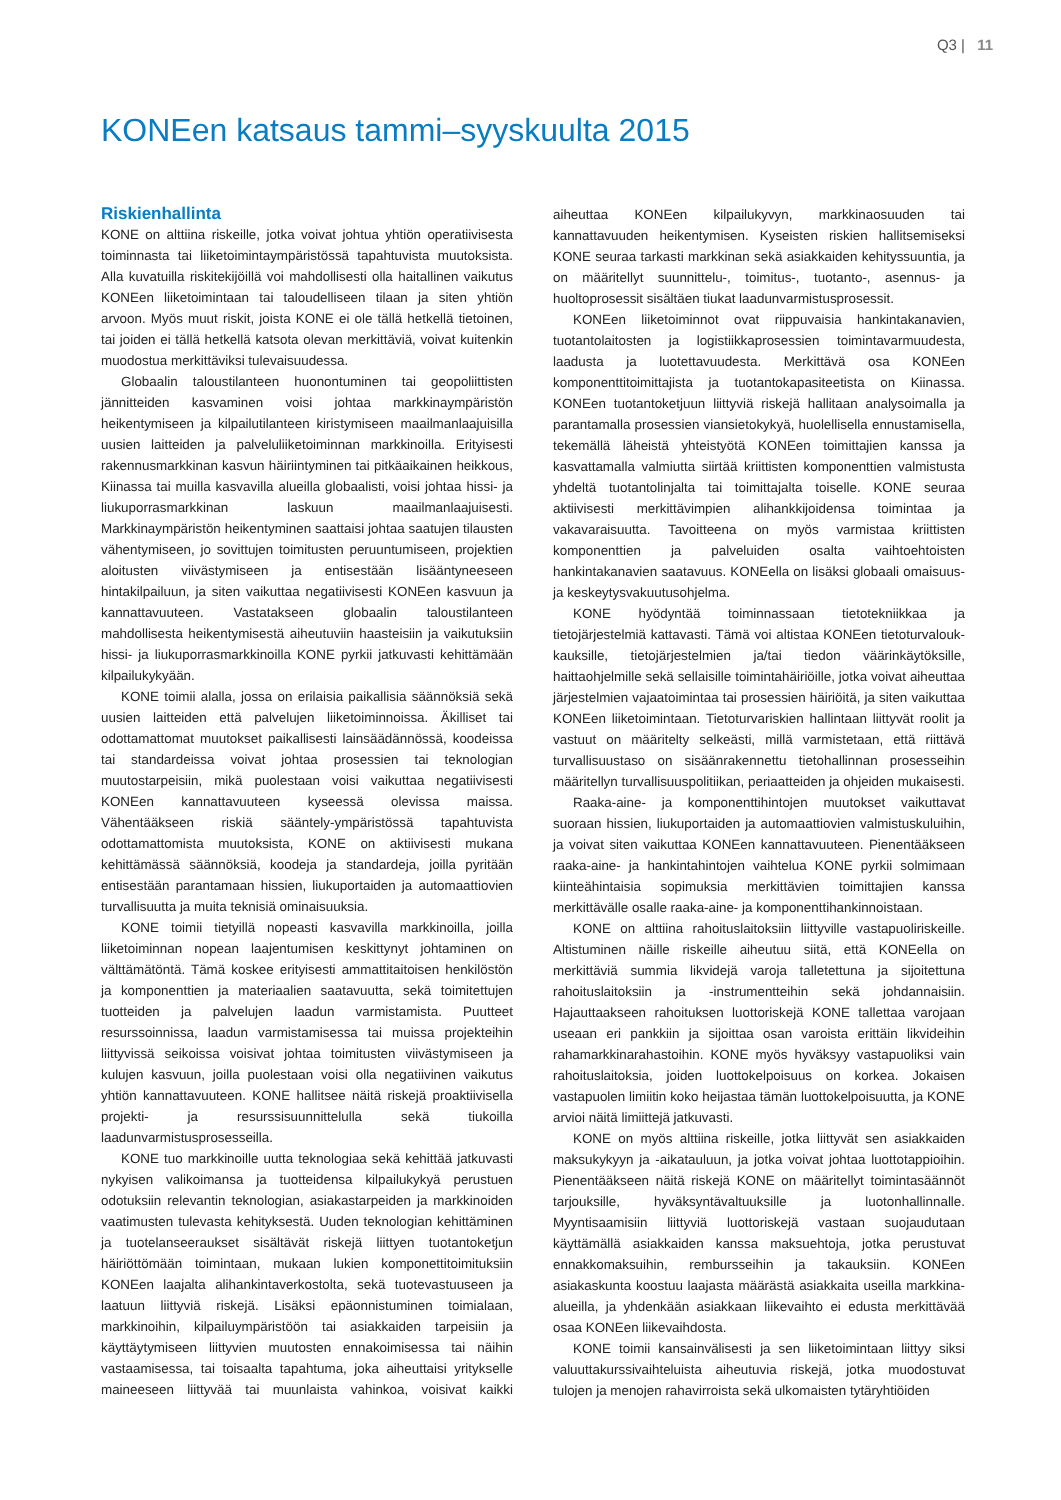Q3 | 11
KONEen katsaus tammi–syyskuulta 2015
Riskienhallinta
KONE on alttiina riskeille, jotka voivat johtua yhtiön operatiivisesta toiminnasta tai liiketoimintaympäristössä tapahtuvista muutoksista. Alla kuvatuilla riskitekijöillä voi mahdollisesti olla haitallinen vaikutus KONEen liiketoimintaan tai taloudelliseen tilaan ja siten yhtiön arvoon. Myös muut riskit, joista KONE ei ole tällä hetkellä tietoinen, tai joiden ei tällä hetkellä katsota olevan merkittäviä, voivat kuitenkin muodostua merkittäviksi tulevaisuudessa.
Globaalin taloustilanteen huonontuminen tai geopoliittisten jännitteiden kasvaminen voisi johtaa markkinaympäristön heikentymiseen ja kilpailutilanteen kiristymiseen maailmanlaajuisilla uusien laitteiden ja palveluliiketoiminnan markkinoilla. Erityisesti rakennusmarkkinan kasvun häiriintyminen tai pitkäaikainen heikkous, Kiinassa tai muilla kasvavilla alueilla globaalisti, voisi johtaa hissi- ja liukuporrasmarkkinan laskuun maailmanlaajuisesti. Markkinaympäristön heikentyminen saattaisi johtaa saatujen tilausten vähentymiseen, jo sovittujen toimitusten peruuntumiseen, projektien aloitusten viivästymiseen ja entisestään lisääntyneeseen hintakilpailuun, ja siten vaikuttaa negatiivisesti KONEen kasvuun ja kannattavuuteen. Vastatakseen globaalin taloustilanteen mahdollisesta heikentymisestä aiheutuviin haasteisiin ja vaikutuksiin hissi- ja liukuporrasmarkkinoilla KONE pyrkii jatkuvasti kehittämään kilpailukykyään.
KONE toimii alalla, jossa on erilaisia paikallisia säännöksiä sekä uusien laitteiden että palvelujen liiketoiminnoissa. Äkilliset tai odottamattomat muutokset paikallisesti lainsäädännössä, koodeissa tai standardeissa voivat johtaa prosessien tai teknologian muutostarpeisiin, mikä puolestaan voisi vaikuttaa negatiivisesti KONEen kannattavuuteen kyseessä olevissa maissa. Vähentääkseen riskiä sääntely-ympäristössä tapahtuvista odottamattomista muutoksista, KONE on aktiivisesti mukana kehittämässä säännöksiä, koodeja ja standardeja, joilla pyritään entisestään parantamaan hissien, liukuportaiden ja automaattiovien turvallisuutta ja muita teknisiä ominaisuuksia.
KONE toimii tietyillä nopeasti kasvavilla markkinoilla, joilla liiketoiminnan nopean laajentumisen keskittynyt johtaminen on välttämätöntä. Tämä koskee erityisesti ammattitaitoisen henkilöstön ja komponenttien ja materiaalien saatavuutta, sekä toimitettujen tuotteiden ja palvelujen laadun varmistamista. Puutteet resurssoinnissa, laadun varmistamisessa tai muissa projekteihin liittyvissä seikoissa voisivat johtaa toimitusten viivästymiseen ja kulujen kasvuun, joilla puolestaan voisi olla negatiivinen vaikutus yhtiön kannattavuuteen. KONE hallitsee näitä riskejä proaktiivisella projekti- ja resurssisuunnittelulla sekä tiukoilla laadunvarmistusprosesseilla.
KONE tuo markkinoille uutta teknologiaa sekä kehittää jatkuvasti nykyisen valikoimansa ja tuotteidensa kilpailukykyä perustuen odotuksiin relevantin teknologian, asiakastarpeiden ja markkinoiden vaatimusten tulevasta kehityksestä. Uuden teknologian kehittäminen ja tuotelanseeraukset sisältävät riskejä liittyen tuotantoketjun häiriöttömään toimintaan, mukaan lukien komponettitoimituksiin KONEen laajalta alihankintaverkostolta, sekä tuotevastuuseen ja laatuun liittyviä riskejä. Lisäksi epäonnistuminen toimialaan, markkinoihin, kilpailuympäristöön tai asiakkaiden tarpeisiin ja käyttäytymiseen liittyvien muutosten ennakoimisessa tai näihin vastaamisessa, tai toisaalta tapahtuma, joka aiheuttaisi yritykselle maineeseen liittyvää tai muunlaista vahinkoa, voisivat kaikki aiheuttaa KONEen kilpailukyvyn, markkinaosuuden tai kannattavuuden heikentymisen. Kyseisten riskien hallitsemiseksi KONE seuraa tarkasti markkinan sekä asiakkaiden kehityssuuntia, ja on määritellyt suunnittelu-, toimitus-, tuotanto-, asennus- ja huoltoprosessit sisältäen tiukat laadunvarmistusprosessit.
KONEen liiketoiminnot ovat riippuvaisia hankintakanavien, tuotantolaitosten ja logistiikkaprosessien toimintavarmuudesta, laadusta ja luotettavuudesta. Merkittävä osa KONEen komponenttitoimittajista ja tuotantokapasiteetista on Kiinassa. KONEen tuotantoketjuun liittyviä riskejä hallitaan analysoimalla ja parantamalla prosessien viansietokykyä, huolellisella ennustamisella, tekemällä läheistä yhteistyötä KONEen toimittajien kanssa ja kasvattamalla valmiutta siirtää kriittisten komponenttien valmistusta yhdeltä tuotantolinjalta tai toimittajalta toiselle. KONE seuraa aktiivisesti merkittävimpien alihankkijoidensa toimintaa ja vakavaraisuutta. Tavoitteena on myös varmistaa kriittisten komponenttien ja palveluiden osalta vaihtoehtoisten hankintakanavien saatavuus. KONEella on lisäksi globaali omaisuus- ja keskeytysvakuutusohjelma.
KONE hyödyntää toiminnassaan tietotekniikkaa ja tietojärjestelmiä kattavasti. Tämä voi altistaa KONEen tietoturvalouk­kauksille, tietojärjestelmien ja/tai tiedon väärinkäytöksille, haittaohjelmille sekä sellaisille toimintahäiriöille, jotka voivat aiheuttaa järjestelmien vajaatoimintaa tai prosessien häiriöitä, ja siten vaikuttaa KONEen liiketoimintaan. Tietoturvariskien hallintaan liittyvät roolit ja vastuut on määritelty selkeästi, millä varmistetaan, että riittävä turvallisuustaso on sisäänrakennettu tietohallinnan prosesseihin määritellyn turvallisuuspolitiikan, periaatteiden ja ohjeiden mukaisesti.
Raaka-aine- ja komponenttihintojen muutokset vaikuttavat suoraan hissien, liukuportaiden ja automaattiovien valmistuskuluihin, ja voivat siten vaikuttaa KONEen kannattavuuteen. Pienentääkseen raaka-aine- ja hankintahintojen vaihtelua KONE pyrkii solmimaan kiinteähintaisia sopimuksia merkittävien toimittajien kanssa merkittävälle osalle raaka-aine- ja komponenttihankinnoistaan.
KONE on alttiina rahoituslaitoksiin liittyville vastapuoliriskeille. Altistuminen näille riskeille aiheutuu siitä, että KONEella on merkittäviä summia likvidejä varoja talletettuna ja sijoitettuna rahoituslaitoksiin ja -instrumentteihin sekä johdannaisiin. Hajauttaakseen rahoituksen luottoriskejä KONE tallettaa varojaan useaan eri pankkiin ja sijoittaa osan varoista erittäin likvideihin rahamarkkinarahastoihin. KONE myös hyväksyy vastapuoliksi vain rahoituslaitoksia, joiden luottokelpoisuus on korkea. Jokaisen vastapuolen limiitin koko heijastaa tämän luottokelpoisuutta, ja KONE arvioi näitä limiittejä jatkuvasti.
KONE on myös alttiina riskeille, jotka liittyvät sen asiakkaiden maksukykyyn ja -aikatauluun, ja jotka voivat johtaa luottotappioihin. Pienentääkseen näitä riskejä KONE on määritellyt toimintasäännöt tarjouksille, hyväksyntävaltuuksille ja luotonhallinnalle. Myyntisaamisiin liittyviä luottoriskejä vastaan suojaudutaan käyttämällä asiakkaiden kanssa maksuehtoja, jotka perustuvat ennakkomaksuihin, rembursseihin ja takauksiin. KONEen asiakaskunta koostuu laajasta määrästä asiakkaita useilla markkina-alueilla, ja yhdenkään asiakkaan liikevaihto ei edusta merkittävää osaa KONEen liikevaihdosta.
KONE toimii kansainvälisesti ja sen liiketoimintaan liittyy siksi valuuttakurssivaihteluista aiheutuvia riskejä, jotka muodostuvat tulojen ja menojen rahavirroista sekä ulkomaisten tytäryhtiöiden